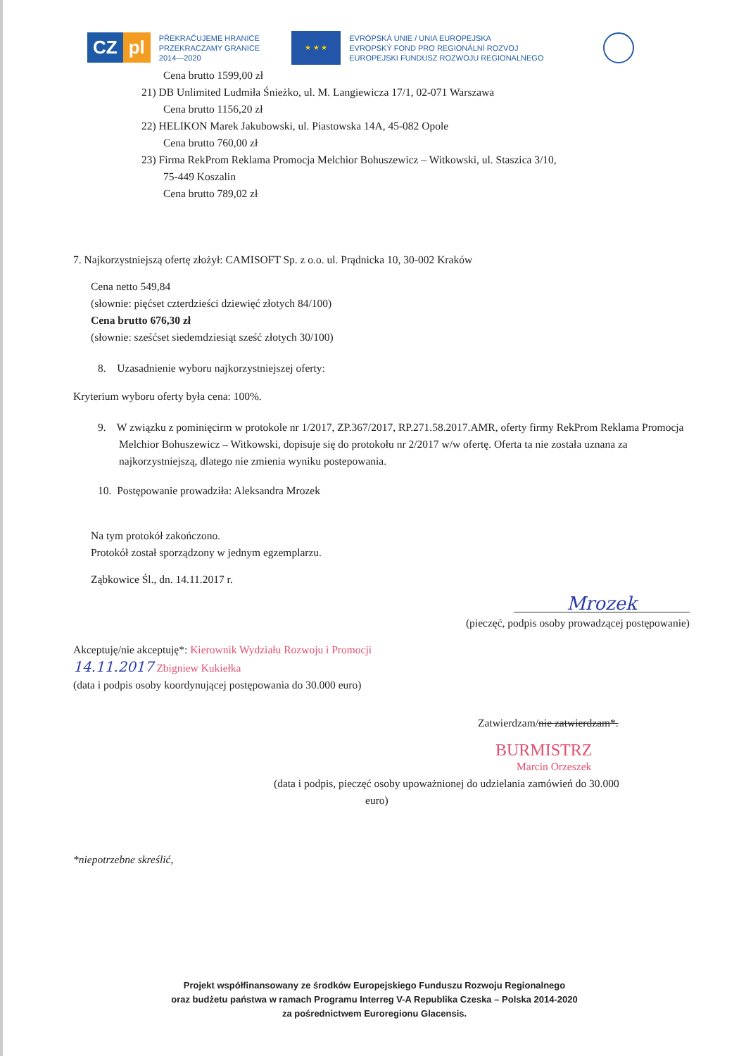CZ pl
PŘEKRAČUJEME HRANICE
PRZEKRACZAMY GRANICE
2014—2020
★ ★ ★
EVROPSKÁ UNIE / UNIA EUROPEJSKA
EVROPSKÝ FOND PRO REGIONÁLNÍ ROZVOJ
EUROPEJSKI FUNDUSZ ROZWOJU REGIONALNEGO
Cena brutto 1599,00 zł
21) DB Unlimited Ludmiła Śnieżko, ul. M. Langiewicza 17/1, 02-071 Warszawa
Cena brutto 1156,20 zł
22) HELIKON Marek Jakubowski, ul. Piastowska 14A, 45-082 Opole
Cena brutto 760,00 zł
23) Firma RekProm Reklama Promocja Melchior Bohuszewicz – Witkowski, ul. Staszica 3/10,
75-449 Koszalin
Cena brutto 789,02 zł
7. Najkorzystniejszą ofertę złożył: CAMISOFT Sp. z o.o. ul. Prądnicka 10, 30-002 Kraków
Cena netto 549,84
(słownie: pięćset czterdzieści dziewięć złotych 84/100)
Cena brutto 676,30 zł
(słownie: sześćset siedemdziesiąt sześć złotych 30/100)
8. Uzasadnienie wyboru najkorzystniejszej oferty:
Kryterium wyboru oferty była cena: 100%.
9. W związku z pominięcirm w protokole nr 1/2017, ZP.367/2017, RP.271.58.2017.AMR, oferty firmy RekProm Reklama Promocja Melchior Bohuszewicz – Witkowski, dopisuje się do protokołu nr 2/2017 w/w ofertę. Oferta ta nie została uznana za najkorzystniejszą, dlatego nie zmienia wyniku postepowania.
10. Postępowanie prowadziła: Aleksandra Mrozek
Na tym protokół zakończono.
Protokół został sporządzony w jednym egzemplarzu.
Ząbkowice Śl., dn. 14.11.2017 r.
Mrozek
(pieczęć, podpis osoby prowadzącej postępowanie)
Akceptuję/nie akceptuję*: Kierownik Wydziału Rozwoju i Promocji
14.11.2017 Zbigniew Kukiełka
(data i podpis osoby koordynującej postępowania do 30.000 euro)
Zatwierdzam/nie zatwierdzam*.
BURMISTRZ
Marcin Orzeszek
(data i podpis, pieczęć osoby upoważnionej do udzielania zamówień do 30.000
euro)
*niepotrzebne skreślić,
Projekt współfinansowany ze środków Europejskiego Funduszu Rozwoju Regionalnego
oraz budżetu państwa w ramach Programu Interreg V-A Republika Czeska – Polska 2014-2020
za pośrednictwem Euroregionu Glacensis.